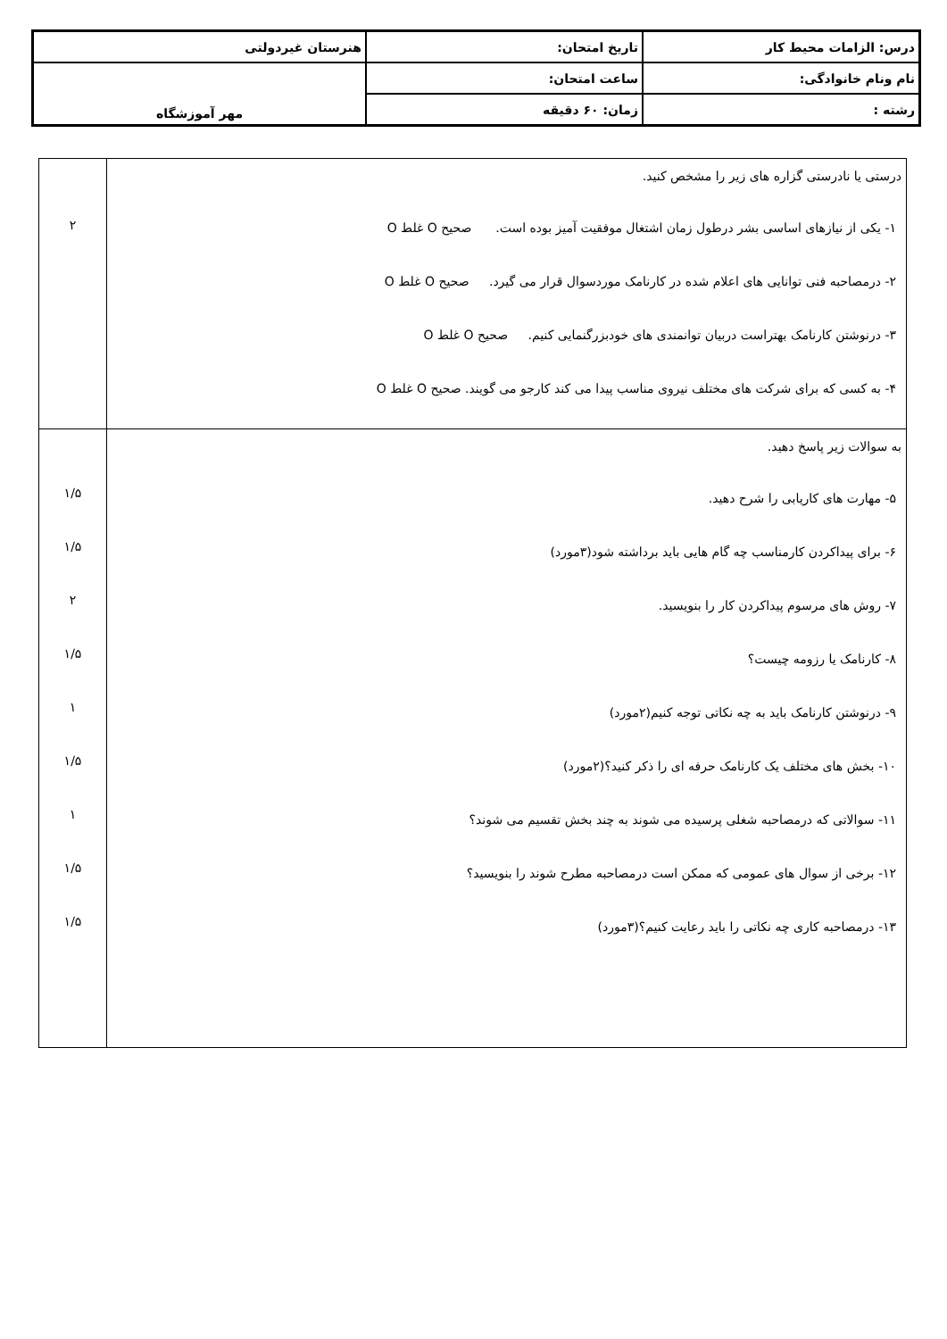| درس: الزامات محیط کار | تاریخ امتحان: | هنرستان غیردولتی |
| نام ونام خانوادگی: | ساعت امتحان: | مهر آموزشگاه |
| رشته : | زمان: ۶۰ دقیقه | |
| درستی یا نادرستی گزاره های زیر را مشخص کنید. ۱- یکی از نیازهای اساسی بشر درطول زمان اشتغال موفقیت آمیز بوده است. صحیح O غلط O ۲- درمصاحبه فنی توانایی های اعلام شده در کارنامک موردسوال قرار می گیرد. صحیح O غلط O ۳- درنوشتن کارنامک بهتراست دربیان توانمندی های خودبزرگنمایی کنیم. صحیح O غلط O ۴- به کسی که برای شرکت های مختلف نیروی مناسب پیدا می کند کارجو می گویند. صحیح O غلط O | ۲ |
| به سوالات زیر پاسخ دهید. ۵- مهارت های کاریابی را شرح دهید. ۶- برای پیداکردن کارمناسب چه گام هایی باید برداشته شود(۳مورد) ۷- روش های مرسوم پیداکردن کار را بنویسید. ۸- کارنامک یا رزومه چیست؟ ۹- درنوشتن کارنامک باید به چه نکاتی توجه کنیم(۲مورد) ۱۰- بخش های مختلف یک کارنامک حرفه ای را ذکر کنید؟(۲مورد) ۱۱- سوالاتی که درمصاحبه شغلی پرسیده می شوند به چند بخش تقسیم می شوند؟ ۱۲- برخی از سوال های عمومی که ممکن است درمصاحبه مطرح شوند را بنویسید؟ ۱۳- درمصاحبه کاری چه نکاتی را باید رعایت کنیم؟(۳مورد) | ۱/۵ ۱/۵ ۲ ۱/۵ ۱ ۱/۵ ۱ ۱/۵ ۱/۵ |